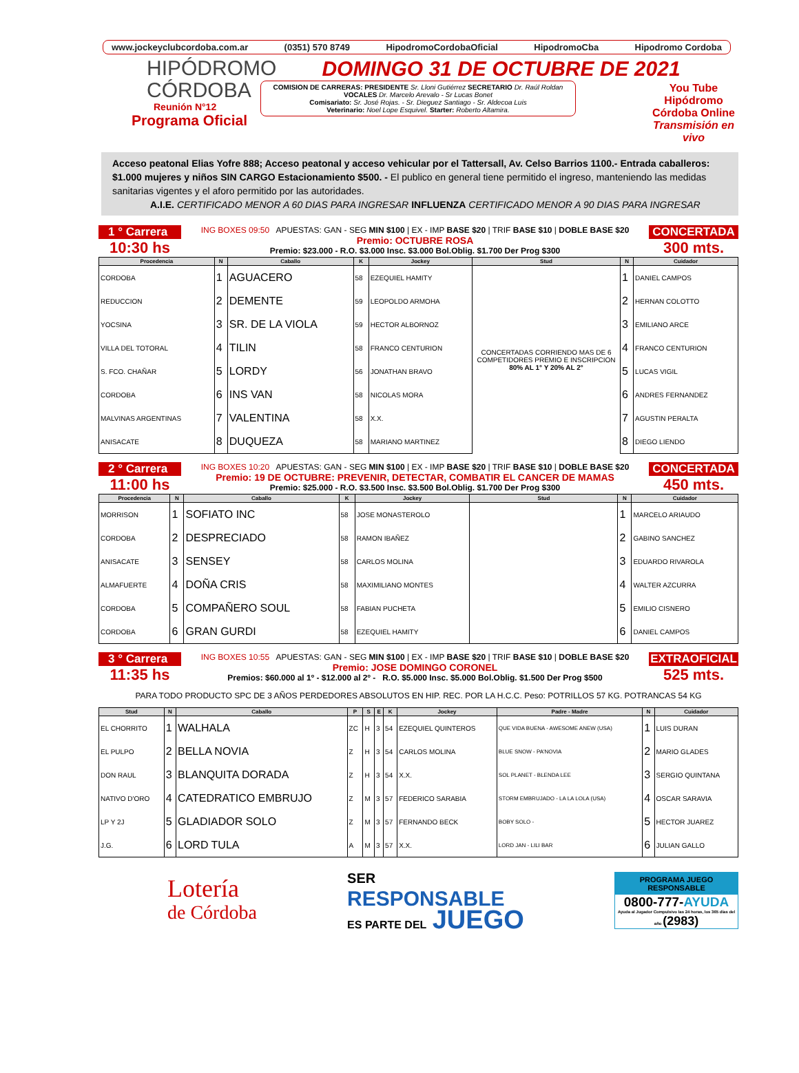www.jockeyclubcordoba.com.ar (0351) 570 8749 HipodromoCordobaOficial HipodromoCba Hipodromo Cordoba
HIPÓDROMO
CÓRDOBA
Reunión N°12
Programa Oficial
DOMINGO 31 DE OCTUBRE DE 2021
COMISION DE CARRERAS: PRESIDENTE Sr. Lloni Gutiérrez SECRETARIO Dr. Raúl Roldan
VOCALES Dr. Marcelo Arevalo - Sr Lucas Bonet
Comisariato: Sr. José Rojas. - Sr. Dieguez Santiago - Sr. Aldecoa Luis
Veterinario: Noel Lope Esquivel. Starter: Roberto Altamira.
You Tube
Hipódromo
Córdoba Online
Transmisión en vivo
Acceso peatonal Elias Yofre 888; Acceso peatonal y acceso vehicular por el Tattersall, Av. Celso Barrios 1100.- Entrada caballeros: $1.000 mujeres y niños SIN CARGO Estacionamiento $500. - El publico en general tiene permitido el ingreso, manteniendo las medidas sanitarias vigentes y el aforo permitido por las autoridades.
A.I.E. CERTIFICADO MENOR A 60 DIAS PARA INGRESAR INFLUENZA CERTIFICADO MENOR A 90 DIAS PARA INGRESAR
1 ° Carrera
10:30 hs
ING BOXES 09:50 APUESTAS: GAN - SEG MIN $100 | EX - IMP BASE $20 | TRIF BASE $10 | DOBLE BASE $20
Premio: OCTUBRE ROSA
Premio: $23.000 - R.O. $3.000 Insc. $3.000 Bol.Oblig. $1.700 Der Prog $300
CONCERTADA
300 mts.
| Procedencia | N | Caballo | K | Jockey | Stud | N | Cuidador |
| --- | --- | --- | --- | --- | --- | --- | --- |
| CORDOBA | 1 | AGUACERO | 58 | EZEQUIEL HAMITY | CONCERTADAS CORRIENDO MAS DE 6 COMPETIDORES PREMIO E INSCRIPCION 80% AL 1° Y 20% AL 2° | 1 | DANIEL CAMPOS |
| REDUCCION | 2 | DEMENTE | 59 | LEOPOLDO ARMOHA | | 2 | HERNAN COLOTTO |
| YOCSINA | 3 | SR. DE LA VIOLA | 59 | HECTOR ALBORNOZ | | 3 | EMILIANO ARCE |
| VILLA DEL TOTORAL | 4 | TILIN | 58 | FRANCO CENTURION | | 4 | FRANCO CENTURION |
| S. FCO. CHAÑAR | 5 | LORDY | 56 | JONATHAN BRAVO | | 5 | LUCAS VIGIL |
| CORDOBA | 6 | INS VAN | 58 | NICOLAS MORA | | 6 | ANDRES FERNANDEZ |
| MALVINAS ARGENTINAS | 7 | VALENTINA | 58 | X.X. | | 7 | AGUSTIN PERALTA |
| ANISACATE | 8 | DUQUEZA | 58 | MARIANO MARTINEZ | | 8 | DIEGO LIENDO |
2 ° Carrera
11:00 hs
ING BOXES 10:20 APUESTAS: GAN - SEG MIN $100 | EX - IMP BASE $20 | TRIF BASE $10 | DOBLE BASE $20
Premio: 19 DE OCTUBRE: PREVENIR, DETECTAR, COMBATIR EL CANCER DE MAMAS
Premio: $25.000 - R.O. $3.500 Insc. $3.500 Bol.Oblig. $1.700 Der Prog $300
CONCERTADA
450 mts.
| Procedencia | N | Caballo | K | Jockey | Stud | N | Cuidador |
| --- | --- | --- | --- | --- | --- | --- | --- |
| MORRISON | 1 | SOFIATO INC | 58 | JOSE MONASTEROLO | | 1 | MARCELO ARIAUDO |
| CORDOBA | 2 | DESPRECIADO | 58 | RAMON IBAÑEZ | | 2 | GABINO SANCHEZ |
| ANISACATE | 3 | SENSEY | 58 | CARLOS MOLINA | | 3 | EDUARDO RIVAROLA |
| ALMAFUERTE | 4 | DOÑA CRIS | 58 | MAXIMILIANO MONTES | | 4 | WALTER AZCURRA |
| CORDOBA | 5 | COMPAÑERO SOUL | 58 | FABIAN PUCHETA | | 5 | EMILIO CISNERO |
| CORDOBA | 6 | GRAN GURDI | 58 | EZEQUIEL HAMITY | | 6 | DANIEL CAMPOS |
3 ° Carrera
11:35 hs
ING BOXES 10:55 APUESTAS: GAN - SEG MIN $100 | EX - IMP BASE $20 | TRIF BASE $10 | DOBLE BASE $20
Premio: JOSE DOMINGO CORONEL
Premios: $60.000 al 1º - $12.000 al 2º - R.O. $5.000 Insc. $5.000 Bol.Oblig. $1.500 Der Prog $500
EXTRAOFICIAL
525 mts.
PARA TODO PRODUCTO SPC DE 3 AÑOS PERDEDORES ABSOLUTOS EN HIP. REC. POR LA H.C.C. Peso: POTRILLOS 57 KG. POTRANCAS 54 KG
| Stud | N | Caballo | P | S | E | K | Jockey | Padre - Madre | N | Cuidador |
| --- | --- | --- | --- | --- | --- | --- | --- | --- | --- | --- |
| EL CHORRITO | 1 | WALHALA | ZC | H | 3 | 54 | EZEQUIEL QUINTEROS | QUE VIDA BUENA - AWESOME ANEW (USA) | 1 | LUIS DURAN |
| EL PULPO | 2 | BELLA NOVIA | Z | H | 3 | 54 | CARLOS MOLINA | BLUE SNOW - PA'NOVIA | 2 | MARIO GLADES |
| DON RAUL | 3 | BLANQUITA DORADA | Z | H | 3 | 54 | X.X. | SOL PLANET - BLENDA LEE | 3 | SERGIO QUINTANA |
| NATIVO D'ORO | 4 | CATEDRATICO EMBRUJO | Z | M | 3 | 57 | FEDERICO SARABIA | STORM EMBRUJADO - LA LA LOLA (USA) | 4 | OSCAR SARAVIA |
| LP Y 2J | 5 | GLADIADOR SOLO | Z | M | 3 | 57 | FERNANDO BECK | BOBY SOLO - | 5 | HECTOR JUAREZ |
| J.G. | 6 | LORD TULA | A | M | 3 | 57 | X.X. | LORD JAN - LILI BAR | 6 | JULIAN GALLO |
Lotería
de Córdoba
SER
RESPONSABLE
ES PARTE DEL JUEGO
PROGRAMA JUEGO RESPONSABLE
0800-777-AYUDA
Ayuda al Jugador Compulsivo las 24 horas, los 365 días del año (2983)